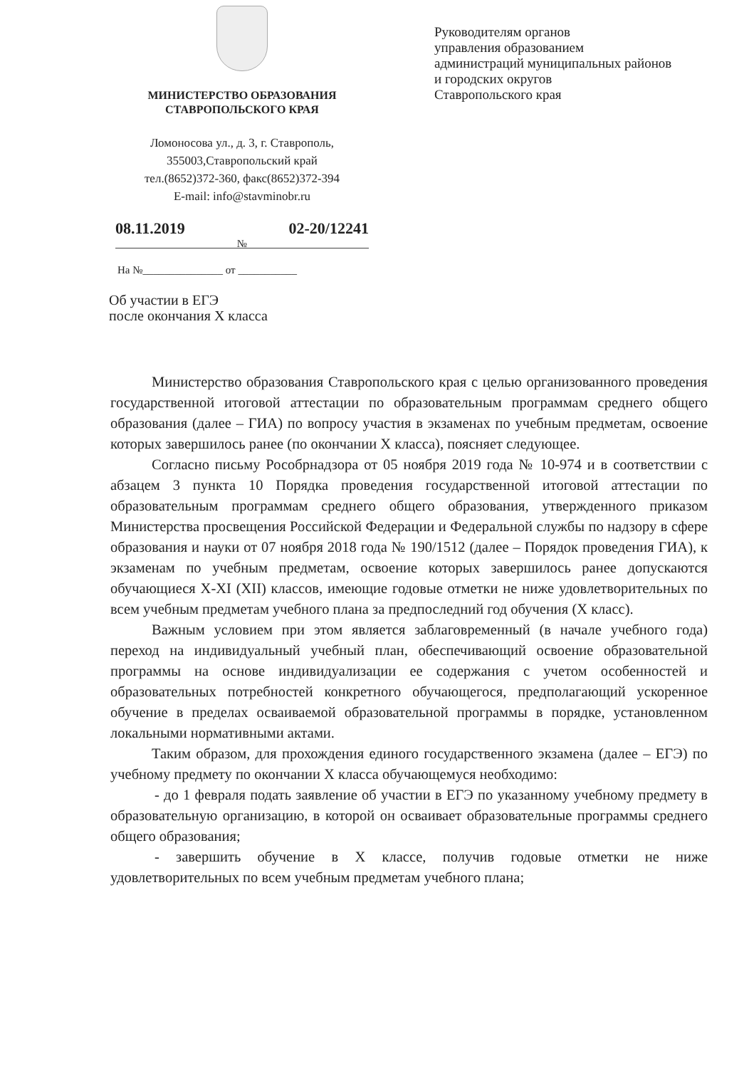МИНИСТЕРСТВО ОБРАЗОВАНИЯ
СТАВРОПОЛЬСКОГО КРАЯ
Ломоносова ул., д. 3, г. Ставрополь,
355003,Ставропольский край
тел.(8652)372-360, факс(8652)372-394
E-mail: info@stavminobr.ru
08.11.2019 02-20/12241
№
На №_______________ от ___________
Руководителям органов
управления образованием
администраций муниципальных районов
и городских округов
Ставропольского края
Об участии в ЕГЭ
после окончания X класса
Министерство образования Ставропольского края с целью организованного проведения государственной итоговой аттестации по образовательным программам среднего общего образования (далее – ГИА) по вопросу участия в экзаменах по учебным предметам, освоение которых завершилось ранее (по окончании X класса), поясняет следующее.
Согласно письму Рособрнадзора от 05 ноября 2019 года № 10-974 и в соответствии с абзацем 3 пункта 10 Порядка проведения государственной итоговой аттестации по образовательным программам среднего общего образования, утвержденного приказом Министерства просвещения Российской Федерации и Федеральной службы по надзору в сфере образования и науки от 07 ноября 2018 года № 190/1512 (далее – Порядок проведения ГИА), к экзаменам по учебным предметам, освоение которых завершилось ранее допускаются обучающиеся X-XI (XII) классов, имеющие годовые отметки не ниже удовлетворительных по всем учебным предметам учебного плана за предпоследний год обучения (X класс).
Важным условием при этом является заблаговременный (в начале учебного года) переход на индивидуальный учебный план, обеспечивающий освоение образовательной программы на основе индивидуализации ее содержания с учетом особенностей и образовательных потребностей конкретного обучающегося, предполагающий ускоренное обучение в пределах осваиваемой образовательной программы в порядке, установленном локальными нормативными актами.
Таким образом, для прохождения единого государственного экзамена (далее – ЕГЭ) по учебному предмету по окончании X класса обучающемуся необходимо:
- до 1 февраля подать заявление об участии в ЕГЭ по указанному учебному предмету в образовательную организацию, в которой он осваивает образовательные программы среднего общего образования;
- завершить обучение в X классе, получив годовые отметки не ниже удовлетворительных по всем учебным предметам учебного плана;